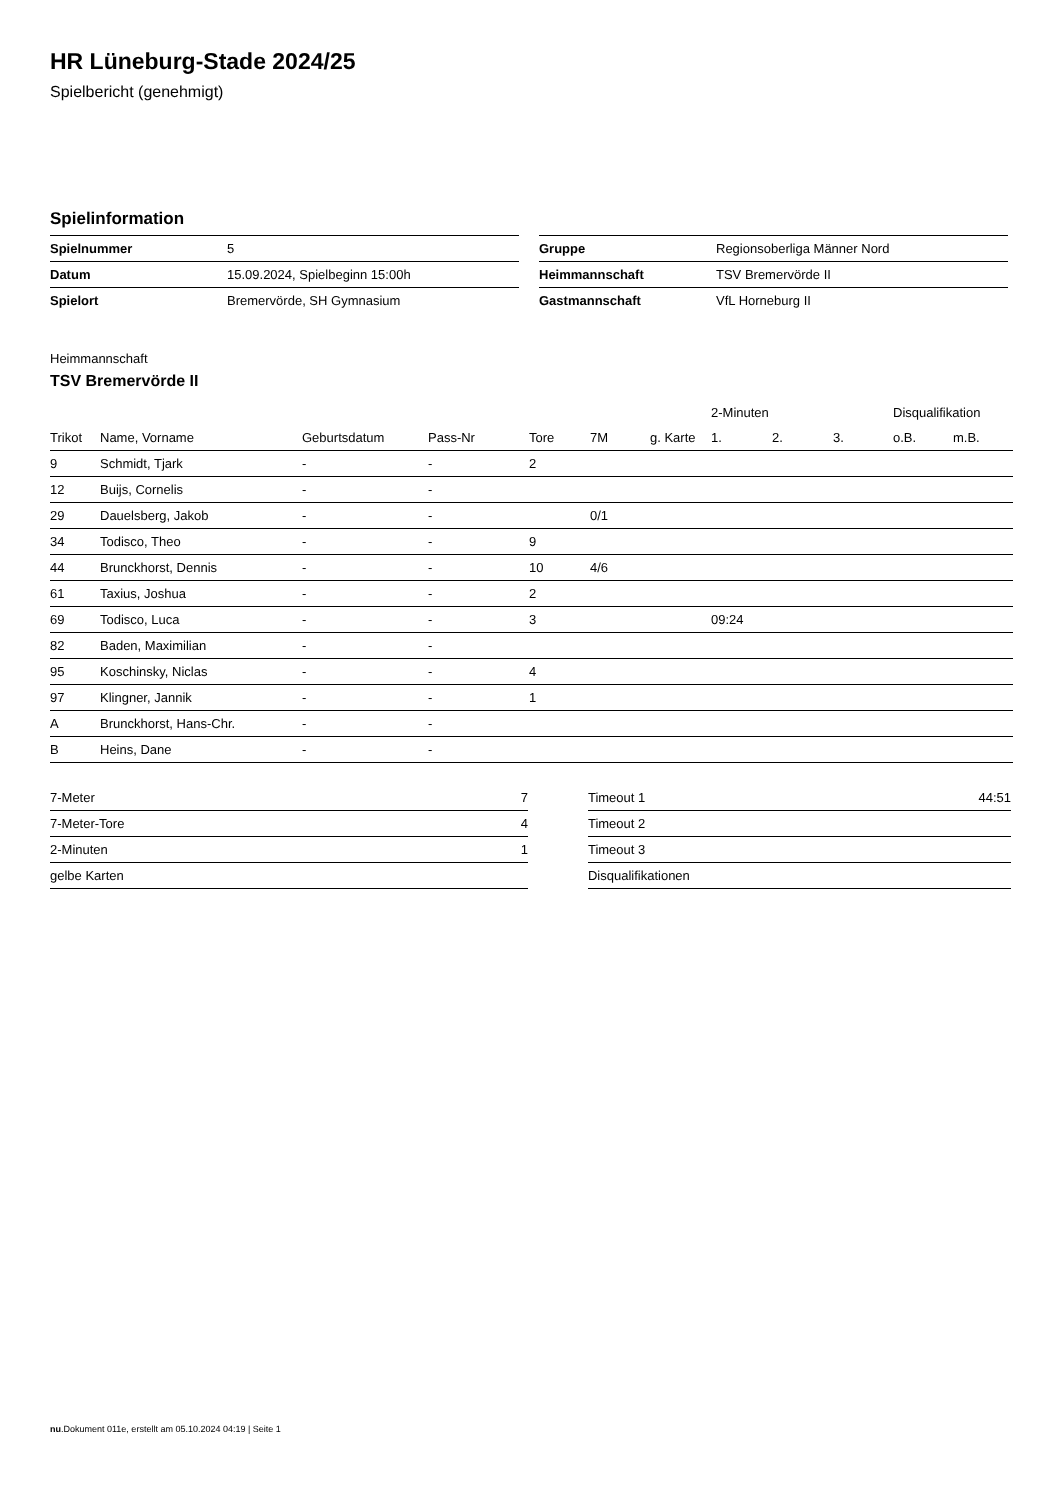HR Lüneburg-Stade 2024/25
Spielbericht (genehmigt)
Spielinformation
| Spielnummer | 5 |
| Datum | 15.09.2024, Spielbeginn 15:00h |
| Spielort | Bremervörde, SH Gymnasium |
| Gruppe | Regionsoberliga Männer Nord |
| Heimmannschaft | TSV Bremervörde II |
| Gastmannschaft | VfL Horneburg II |
Heimmannschaft
TSV Bremervörde II
| | | | | | | | 2-Minuten | | | Disqualifikation | |
| --- | --- | --- | --- | --- | --- | --- | --- | --- | --- | --- | --- |
| Trikot | Name, Vorname | Geburtsdatum | Pass-Nr | Tore | 7M | g. Karte | 1. | 2. | 3. | o.B. | m.B. |
| 9 | Schmidt, Tjark | - | - | 2 | | | | | | | |
| 12 | Buijs, Cornelis | - | - | | | | | | | | |
| 29 | Dauelsberg, Jakob | - | - | | 0/1 | | | | | | |
| 34 | Todisco, Theo | - | - | 9 | | | | | | | |
| 44 | Brunckhorst, Dennis | - | - | 10 | 4/6 | | | | | | |
| 61 | Taxius, Joshua | - | - | 2 | | | | | | | |
| 69 | Todisco, Luca | - | - | 3 | | | 09:24 | | | | |
| 82 | Baden, Maximilian | - | - | | | | | | | | |
| 95 | Koschinsky, Niclas | - | - | 4 | | | | | | | |
| 97 | Klingner, Jannik | - | - | 1 | | | | | | | |
| A | Brunckhorst, Hans-Chr. | - | - | | | | | | | | |
| B | Heins, Dane | - | - | | | | | | | | |
| 7-Meter | 7 |
| 7-Meter-Tore | 4 |
| 2-Minuten | 1 |
| gelbe Karten | |
| Timeout 1 | 44:51 |
| Timeout 2 | |
| Timeout 3 | |
| Disqualifikationen | |
nu.Dokument 011e, erstellt am 05.10.2024 04:19 | Seite 1